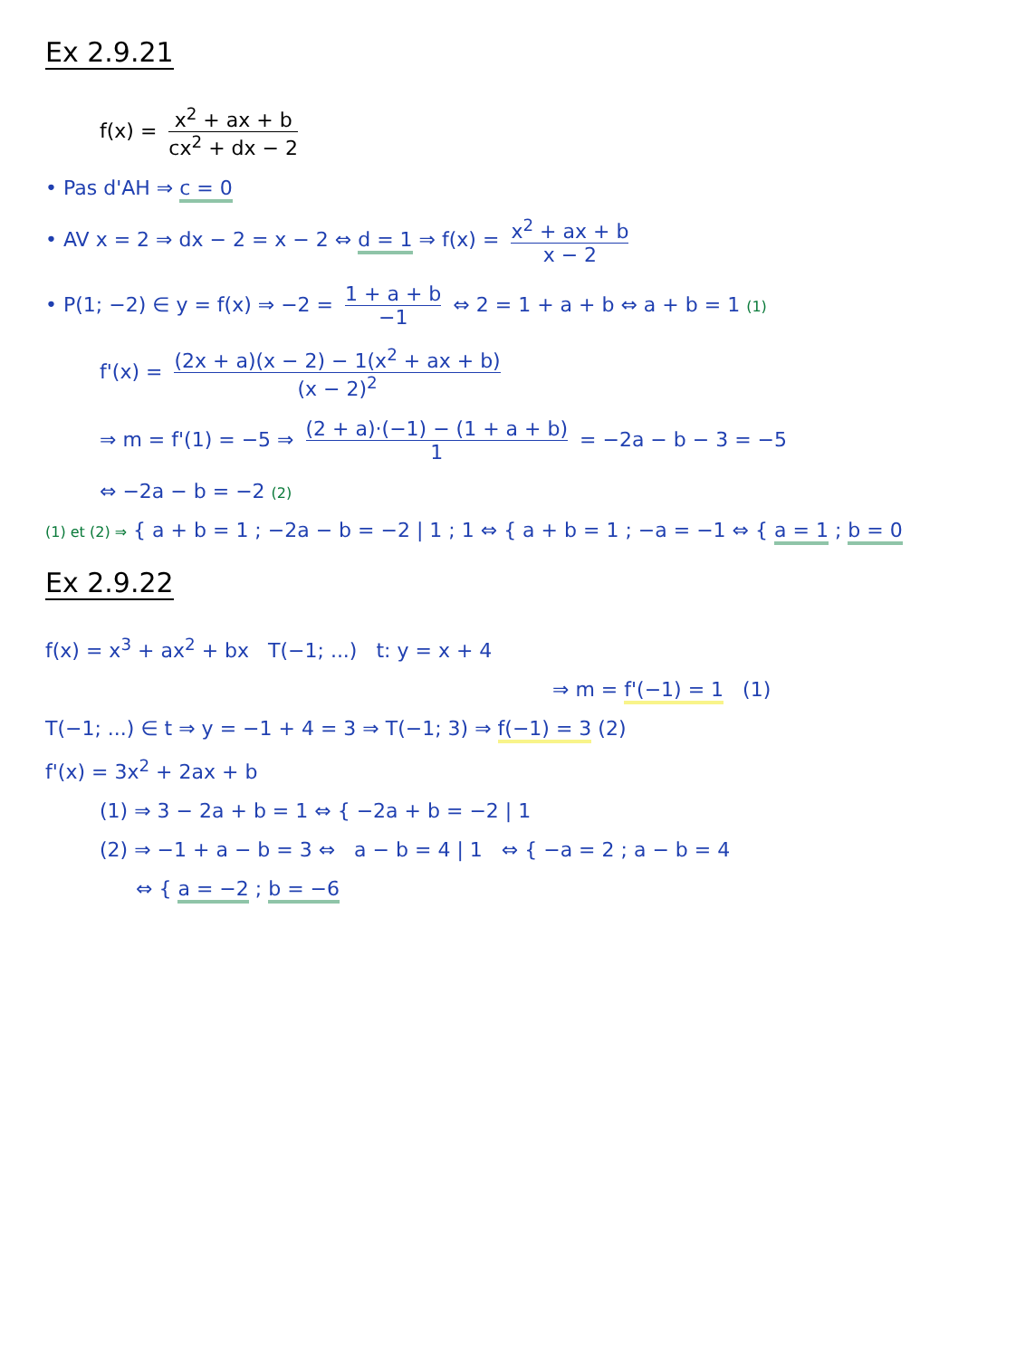Ex 2.9.21
f(x) = x<sup>2</sup> + ax + b cx<sup>2</sup> + dx − 2
• Pas d'AH ⇒ c = 0
• AV x = 2 ⇒ dx − 2 = x − 2 ⇔ d = 1 ⇒ f(x) = x<sup>2</sup> + ax + b x − 2
• P(1; −2) ∈ y = f(x) ⇒ −2 = 1 + a + b −1 ⇔ 2 = 1 + a + b ⇔ a + b = 1 (1)
f'(x) = (2x + a)(x − 2) − 1(x<sup>2</sup> + ax + b) (x − 2)<sup>2</sup>
⇒ m = f'(1) = −5 ⇒ (2 + a)·(−1) − (1 + a + b) 1 = −2a − b − 3 = −5
⇔ −2a − b = −2 (2)
(1) et (2) ⇒ { a + b = 1 ; −2a − b = −2 | 1 ; 1 ⇔ { a + b = 1 ; −a = −1 ⇔ { a = 1 ; b = 0
Ex 2.9.22
f(x) = x<sup>3</sup> + ax<sup>2</sup> + bx T(−1; ...) t: y = x + 4
⇒ m = f'(−1) = 1 (1)
T(−1; ...) ∈ t ⇒ y = −1 + 4 = 3 ⇒ T(−1; 3) ⇒ f(−1) = 3 (2)
f'(x) = 3x<sup>2</sup> + 2ax + b
(1) ⇒ 3 − 2a + b = 1 ⇔ { −2a + b = −2 | 1
(2) ⇒ −1 + a − b = 3 ⇔ a − b = 4 | 1 ⇔ { −a = 2 ; a − b = 4
⇔ { a = −2 ; b = −6